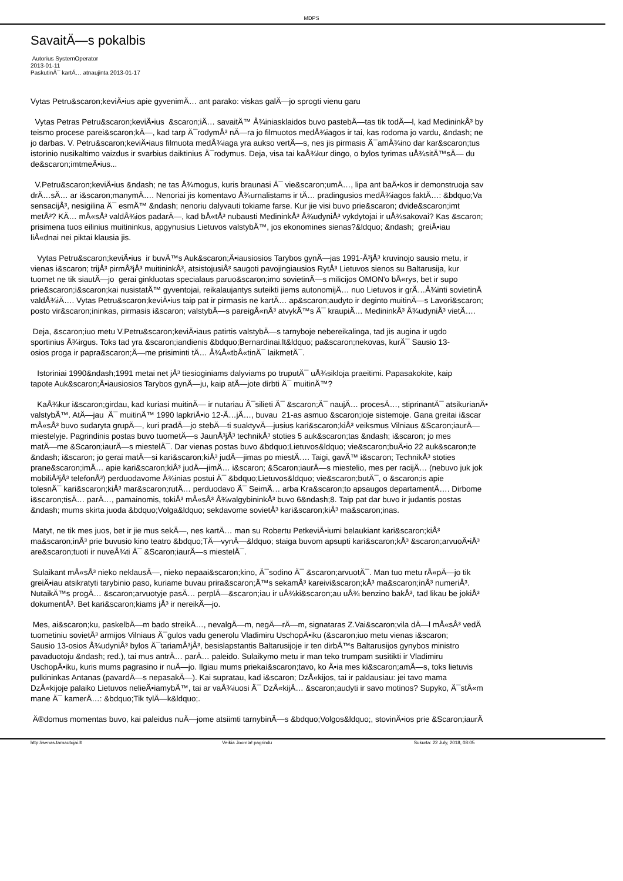MDPS
SavaitÄ—s pokalbis
Autorius SystemOperator
2013-01-11
PaskutinÄ¯ kartÄ… atnaujinta 2013-01-17
Vytas Petru&scaron;keviÄ•ius apie gyvenimÄ… ant parako: viskas galÄ—jo sprogti vienu garu
Vytas Petras Petru&scaron;keviÄ•ius &scaron;iÄ… savaitÄ™ Å¾iniasklaidos buvo pastebÄ—tas tik todÄ—l, kad MedininkÅ³ by
teismo procese parei&scaron;kÄ—, kad tarp Ä¯rodymÅ³ nÄ—ra jo filmuotos medÅ¾iagos ir tai, kas rodoma jo vardu, &ndash; ne
jo darbas. V. Petru&scaron;keviÄ•iaus filmuota medÅ¾iaga yra aukso vertÄ—s, nes jis pirmasis Ä¯amÅ¾ino dar kar&scaron;tus
istorinio nusikaltimo vaizdus ir svarbius daiktinius Ä¯rodymus. Deja, visa tai kaÅ¾kur dingo, o bylos tyrimas uÅ¾sitÄ™sÄ— du
de&scaron;imtmeÄ•ius...
V.Petru&scaron;keviÄ•ius &ndash; ne tas Å¾mogus, kuris braunasi Ä¯ vie&scaron;umÄ…, lipa ant baÄ•kos ir demonstruoja sav
drÄ…sÄ… ar i&scaron;manymÄ…. Nenoriai jis komentavo Å¾urnalistams ir tÄ… pradingusios medÅ¾iagos faktÄ…: &bdquo;Va
sensacijÅ³, nesigilina Ä¯ esmÄ™ &ndash; nenoriu dalyvauti tokiame farse. Kur jie visi buvo prie&scaron; dvide&scaron;imt
metÅ³? KÄ… mÅ«sÅ³ valdÅ¾ios padarÄ—, kad bÅ«tÅ³ nubausti MedininkÅ³ Å¾udyniÅ³ vykdytojai ir uÅ¾sakovai? Kas &scaron;
prisimena tuos eilinius muitininkus, apgynusius Lietuvos valstybÄ™, jos ekonomines sienas?&ldquo; &ndash; greiÄ•iau
liÅ«dnai nei piktai klausia jis.
Vytas Petru&scaron;keviÄ•ius ir buvÄ™s Auk&scaron;Ä•iausiosios Tarybos gynÄ—jas 1991-Å³jÅ³ kruvinojo sausio metu, ir
vienas i&scaron; trijÅ³ pirmÅ³jÅ³ muitininkÅ³, atsistojusiÅ³ saugoti pavojingiausios RytÅ³ Lietuvos sienos su Baltarusija, kur
tuomet ne tik siautÄ—jo gerai ginkluotas specialaus paruo&scaron;imo sovietinÄ—s milicijos OMON'o bÅ«rys, bet ir supo
prie&scaron;i&scaron;kai nusistatÄ™ gyventojai, reikalaujantys suteikti jiems autonomijÄ… nuo Lietuvos ir grÄ…Å¾inti sovietinÄ
valdÅ¾iÄ…. Vytas Petru&scaron;keviÄ•ius taip pat ir pirmasis ne kartÄ… ap&scaron;audyto ir deginto muitinÄ—s Lavori&scaron;
posto vir&scaron;ininkas, pirmasis i&scaron; valstybÄ—s pareigÅ«nÅ³ atvykÄ™s Ä¯ kraupiÄ… MedininkÅ³ Å¾udyniÅ³ vietÄ….
Deja, &scaron;iuo metu V.Petru&scaron;keviÄ•iaus patirtis valstybÄ—s tarnyboje nebereikalinga, tad jis augina ir ugdo
sportinius Å¾irgus. Toks tad yra &scaron;iandienis &bdquo;Bernardinai.lt&ldquo; pa&scaron;nekovas, kurÄ¯ Sausio 13-
osios proga ir papra&scaron;Ä—me prisiminti tÄ… Å¾Å«tbÅ«tinÄ¯ laikmetÄ¯.
Istoriniai 1990&ndash;1991 metai net jÅ³ tiesioginiams dalyviams po truputÄ¯ uÅ¾sikloja praeitimi. Papasakokite, kaip
tapote Auk&scaron;Ä•iausiosios Tarybos gynÄ—ju, kaip atÄ—jote dirbti Ä¯ muitinÄ™?
KaÅ¾kur i&scaron;girdau, kad kuriasi muitinÄ— ir nutariau Ä¯silieti Ä¯ &scaron;Ä¯ naujÄ… procesÄ…, stiprinantÄ¯ atsikurianÄ•
valstybÄ™. AtÄ—jau Ä¯ muitinÄ™ 1990 lapkriÄ•io 12-Ä…jÄ…, buvau 21-as asmuo &scaron;ioje sistemoje. Gana greitai i&scar
mÅ«sÅ³ buvo sudaryta grupÄ—, kuri pradÄ—jo stebÄ—ti suaktyvÄ—jusius kari&scaron;kiÅ³ veiksmus Vilniaus &Scaron;iaurÄ—
miestelyje. Pagrindinis postas buvo tuometÄ—s JaunÅ³jÅ³ technikÅ³ stoties 5 auk&scaron;tas &ndash; i&scaron; jo mes
matÄ—me &Scaron;iaurÄ—s miestelÄ¯. Dar vienas postas buvo &bdquo;Lietuvos&ldquo; vie&scaron;buÄ•io 22 auk&scaron;te
&ndash; i&scaron; jo gerai matÄ—si kari&scaron;kiÅ³ judÄ—jimas po miestÄ…. Taigi, gavÄ™ i&scaron; TechnikÅ³ stoties
prane&scaron;imÄ… apie kari&scaron;kiÅ³ judÄ—jimÄ… i&scaron; &Scaron;iaurÄ—s miestelio, mes per racijÄ… (nebuvo juk jok
mobiliÅ³jÅ³ telefonÅ³) perduodavome Å¾inias postui Ä¯ &bdquo;Lietuvos&ldquo; vie&scaron;butÄ¯, o &scaron;is apie
tolesnÄ¯ kari&scaron;kiÅ³ mar&scaron;rutÄ… perduodavo Ä¯ SeimÄ… arba Kra&scaron;to apsaugos departamentÄ…. Dirbome
i&scaron;tisÄ… parÄ…, pamainomis, tokiÅ³ mÅ«sÅ³ Å¾valgybininkÅ³ buvo 6&ndash;8. Taip pat dar buvo ir judantis postas
&ndash; mums skirta juoda &bdquo;Volga&ldquo; sekdavome sovietÅ³ kari&scaron;kiÅ³ ma&scaron;inas.
Matyt, ne tik mes juos, bet ir jie mus sekÄ—, nes kartÄ… man su Robertu PetkeviÄ•iumi belaukiant kari&scaron;kiÅ³
ma&scaron;inÅ³ prie buvusio kino teatro &bdquo;TÄ—vynÄ—&ldquo; staiga buvom apsupti kari&scaron;kÅ³ &scaron;arvuoÄ•iÅ³
are&scaron;tuoti ir nuveÅ¾ti Ä¯ &Scaron;iaurÄ—s miestelÄ¯.
Sulaikant mÅ«sÅ³ nieko neklausÄ—, nieko nepaai&scaron;kino, Ä¯sodino Ä¯ &scaron;arvuotÄ¯. Man tuo metu rÅ«pÄ—jo tik
greiÄ•iau atsikratyti tarybinio paso, kuriame buvau prira&scaron;Ä™s sekamÅ³ kareivi&scaron;kÅ³ ma&scaron;inÅ³ numeriÅ³.
NutaikÄ™s progÄ… &scaron;arvuotyje pasÄ… perplÄ—&scaron;iau ir uÅ¾ki&scaron;au uÅ¾ benzino bakÅ³, tad likau be jokiÅ³
dokumentÅ³. Bet kari&scaron;kiams jÅ³ ir nereikÄ—jo.
Mes, ai&scaron;ku, paskelbÄ—m bado streikÄ…, nevalgÄ—m, negÄ—rÄ—m, signataras Z.Vai&scaron;vila dÄ—l mÅ«sÅ³ vedÄ
tuometiniu sovietÅ³ armijos Vilniaus Ä¯gulos vadu generolu Vladimiru UschopÄ•iku (&scaron;iuo metu vienas i&scaron;
Sausio 13-osios Å¾udyniÅ³ bylos Ä¯tariamÅ³jÅ³, besislapstantis Baltarusijoje ir ten dirbÄ™s Baltarusijos gynybos ministro
pavaduotoju &ndash; red.), tai mus antrÄ… parÄ… paleido. Sulaikymo metu ir man teko trumpam susitikti ir Vladimiru
UschopÄ•iku, kuris mums pagrasino ir nuÄ—jo. Ilgiau mums priekai&scaron;tavo, ko Ä•ia mes ki&scaron;amÄ—s, toks lietuvis
pulkininkas Antanas (pavardÄ—s nepasakÄ—). Kai supratau, kad i&scaron; DzÅ«kijos, tai ir paklausiau: jei tavo mama
DzÅ«kijoje palaiko Lietuvos nelieÄ•iamybÄ™, tai ar vaÅ¾iuosi Ä¯ DzÅ«kijÄ… &scaron;audyti ir savo motinos? Supyko, Ä¯stÅ«m
mane Ä¯ kamerÄ…: &bdquo;Tik tylÄ—k&ldquo;.
Ä®domus momentas buvo, kai paleidus nuÄ—jome atsiimti tarnybinÄ—s &bdquo;Volgos&ldquo;, stovinÄ•ios prie &Scaron;iaurÄ
http://senas.tarnautojai.lt Veikia Joomla! pagrindu Sukurta: 22 July, 2018, 08:05